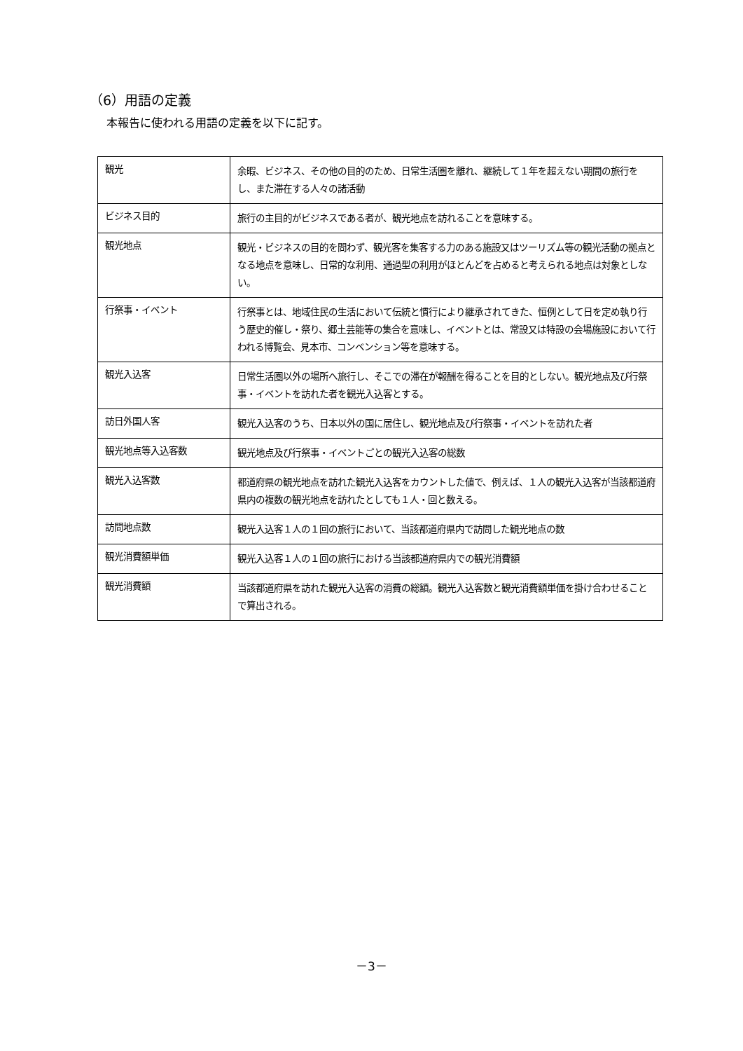（6）用語の定義
本報告に使われる用語の定義を以下に記す。
| 観光 | 余暇、ビジネス、その他の目的のため、日常生活圏を離れ、継続して１年を超えない期間の旅行をし、また滞在する人々の諸活動 |
| ビジネス目的 | 旅行の主目的がビジネスである者が、観光地点を訪れることを意味する。 |
| 観光地点 | 観光・ビジネスの目的を問わず、観光客を集客する力のある施設又はツーリズム等の観光活動の拠点となる地点を意味し、日常的な利用、通過型の利用がほとんどを占めると考えられる地点は対象としない。 |
| 行祭事・イベント | 行祭事とは、地域住民の生活において伝統と慣行により継承されてきた、恒例として日を定め執り行う歴史的催し・祭り、郷土芸能等の集合を意味し、イベントとは、常設又は特設の会場施設において行われる博覧会、見本市、コンベンション等を意味する。 |
| 観光入込客 | 日常生活圏以外の場所へ旅行し、そこでの滞在が報酬を得ることを目的としない。観光地点及び行祭事・イベントを訪れた者を観光入込客とする。 |
| 訪日外国人客 | 観光入込客のうち、日本以外の国に居住し、観光地点及び行祭事・イベントを訪れた者 |
| 観光地点等入込客数 | 観光地点及び行祭事・イベントごとの観光入込客の総数 |
| 観光入込客数 | 都道府県の観光地点を訪れた観光入込客をカウントした値で、例えば、１人の観光入込客が当該都道府県内の複数の観光地点を訪れたとしても１人・回と数える。 |
| 訪問地点数 | 観光入込客１人の１回の旅行において、当該都道府県内で訪問した観光地点の数 |
| 観光消費額単価 | 観光入込客１人の１回の旅行における当該都道府県内での観光消費額 |
| 観光消費額 | 当該都道府県を訪れた観光入込客の消費の総額。観光入込客数と観光消費額単価を掛け合わせることで算出される。 |
－3－